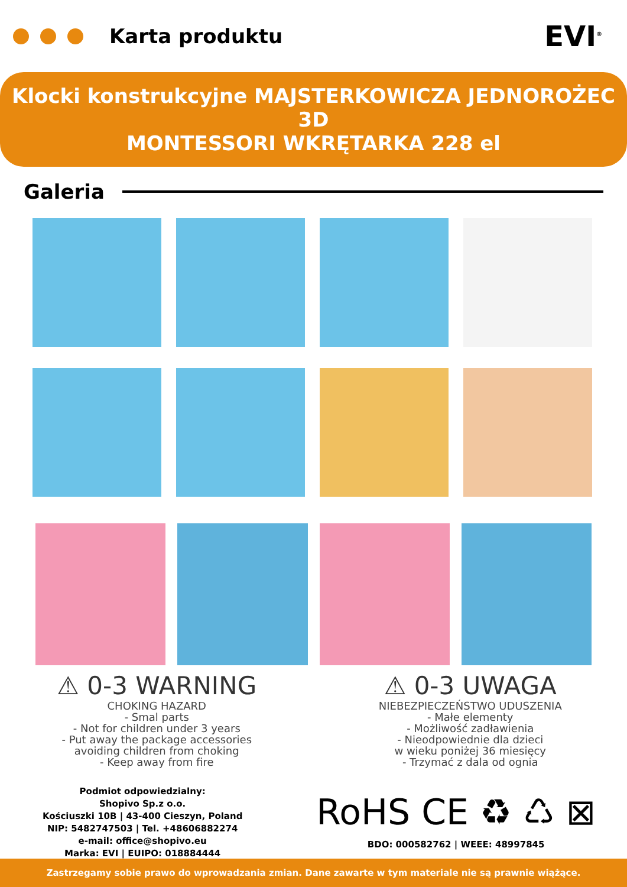Karta produktu EVI<sup>®</sup>
Klocki konstrukcyjne MAJSTERKOWICZA JEDNOROŻEC 3D
MONTESSORI WKRĘTARKA 228 el
Galeria
⚠ 0-3 WARNING
CHOKING HAZARD
- Smal parts
- Not for children under 3 years
- Put away the package accessories
avoiding children from choking
- Keep away from fire
⚠ 0-3 UWAGA
NIEBEZPIECZEŃSTWO UDUSZENIA
- Małe elementy
- Możliwość zadławienia
- Nieodpowiednie dla dzieci
w wieku poniżej 36 miesięcy
- Trzymać z dala od ognia
Podmiot odpowiedzialny:
Shopivo Sp.z o.o.
Kościuszki 10B | 43-400 Cieszyn, Poland
NIP: 5482747503 | Tel. +48606882274
e-mail: office@shopivo.eu
Marka: EVI | EUIPO: 018884444
RoHS CE ♻ ♺ ⊠
BDO: 000582762 | WEEE: 48997845
Zastrzegamy sobie prawo do wprowadzania zmian. Dane zawarte w tym materiale nie są prawnie wiążące.